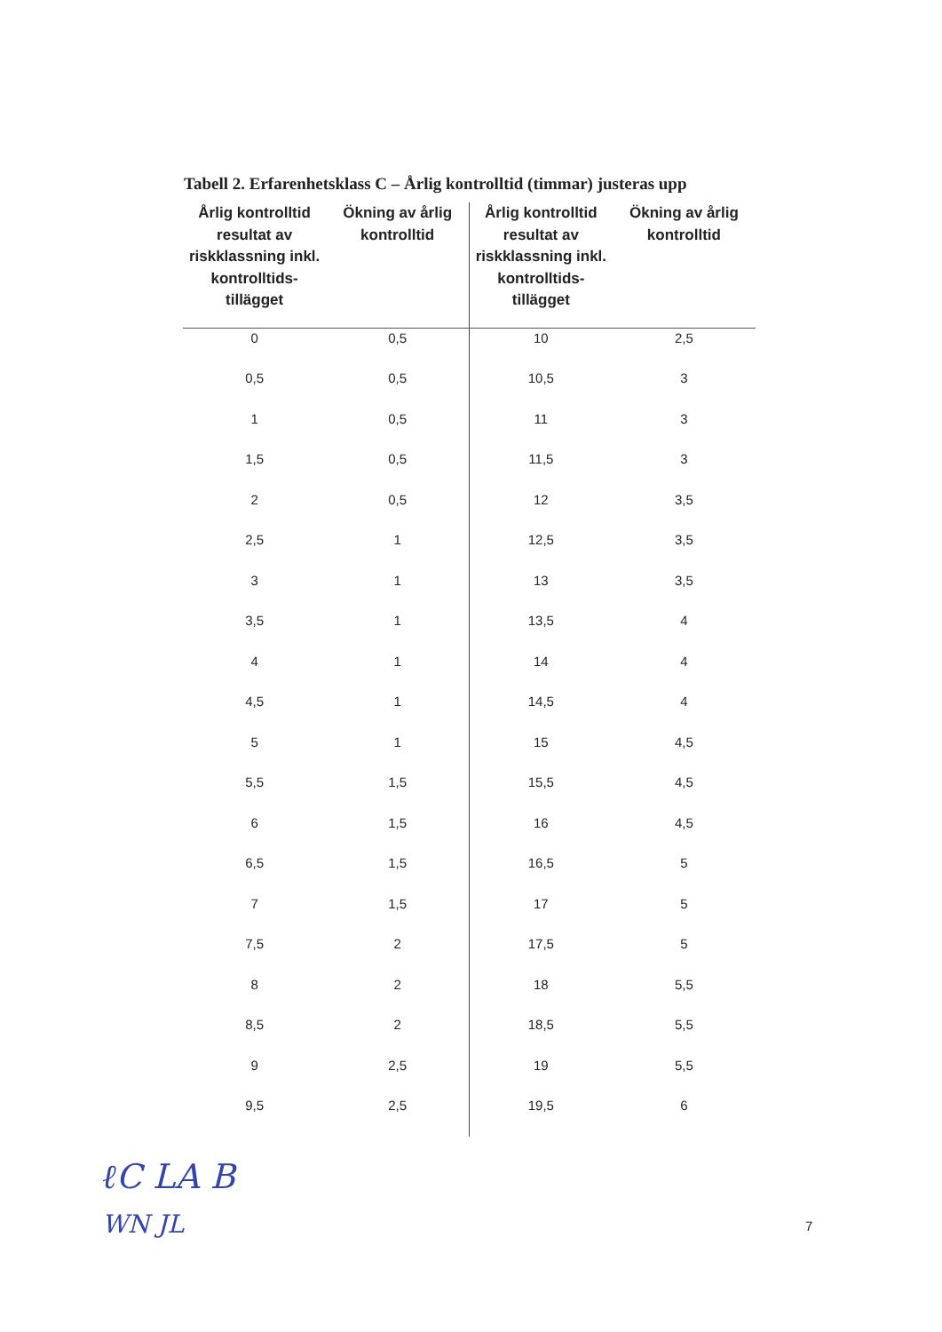Tabell 2. Erfarenhetsklass C – Årlig kontrolltid (timmar) justeras upp
| Årlig kontrolltid resultat av riskklassning inkl. kontrolltids-tillägget | Ökning av årlig kontrolltid | Årlig kontrolltid resultat av riskklassning inkl. kontrolltids-tillägget | Ökning av årlig kontrolltid |
| --- | --- | --- | --- |
| 0 | 0,5 | 10 | 2,5 |
| 0,5 | 0,5 | 10,5 | 3 |
| 1 | 0,5 | 11 | 3 |
| 1,5 | 0,5 | 11,5 | 3 |
| 2 | 0,5 | 12 | 3,5 |
| 2,5 | 1 | 12,5 | 3,5 |
| 3 | 1 | 13 | 3,5 |
| 3,5 | 1 | 13,5 | 4 |
| 4 | 1 | 14 | 4 |
| 4,5 | 1 | 14,5 | 4 |
| 5 | 1 | 15 | 4,5 |
| 5,5 | 1,5 | 15,5 | 4,5 |
| 6 | 1,5 | 16 | 4,5 |
| 6,5 | 1,5 | 16,5 | 5 |
| 7 | 1,5 | 17 | 5 |
| 7,5 | 2 | 17,5 | 5 |
| 8 | 2 | 18 | 5,5 |
| 8,5 | 2 | 18,5 | 5,5 |
| 9 | 2,5 | 19 | 5,5 |
| 9,5 | 2,5 | 19,5 | 6 |
ℓC LA B
WN JL
7